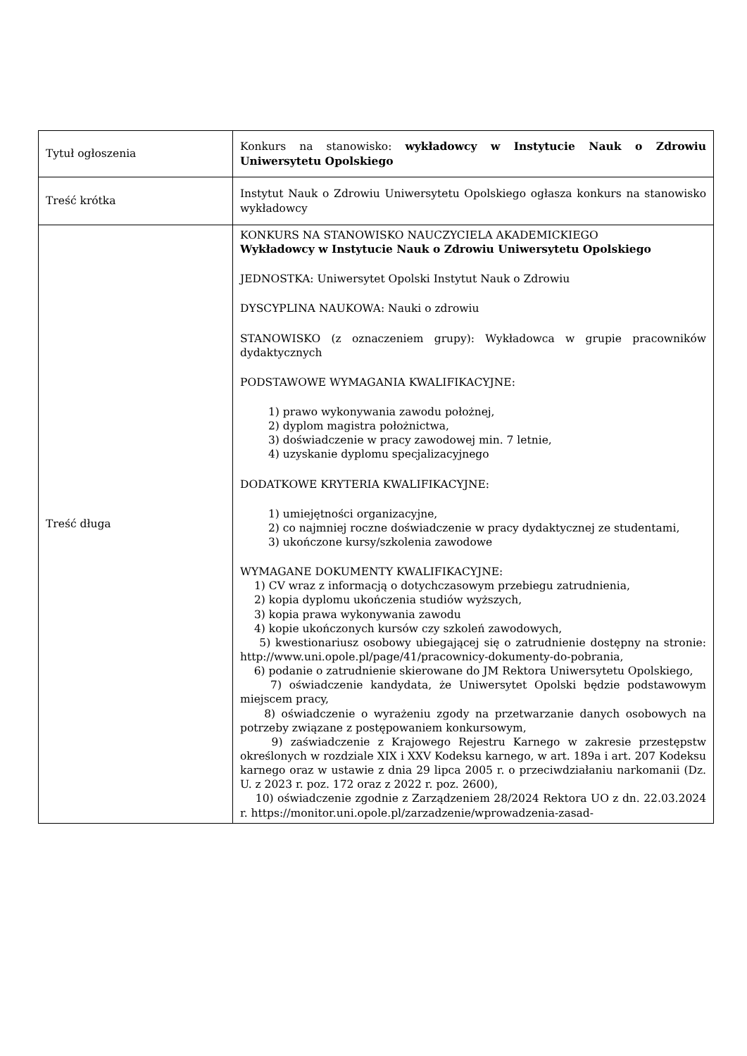| Tytuł ogłoszenia | Konkurs na stanowisko: wykładowcy w Instytucie Nauk o Zdrowiu Uniwersytetu Opolskiego |
| Treść krótka | Instytut Nauk o Zdrowiu Uniwersytetu Opolskiego ogłasza konkurs na stanowisko wykładowcy |
| Treść długa | KONKURS NA STANOWISKO NAUCZYCIELA AKADEMICKIEGO Wykładowcy w Instytucie Nauk o Zdrowiu Uniwersytetu Opolskiego JEDNOSTKA: Uniwersytet Opolski Instytut Nauk o Zdrowiu DYSCYPLINA NAUKOWA: Nauki o zdrowiu STANOWISKO (z oznaczeniem grupy): Wykładowca w grupie pracowników dydaktycznych PODSTAWOWE WYMAGANIA KWALIFIKACYJNE: 1) prawo wykonywania zawodu położnej, 2) dyplom magistra położnictwa, 3) doświadczenie w pracy zawodowej min. 7 letnie, 4) uzyskanie dyplomu specjalizacyjnego DODATKOWE KRYTERIA KWALIFIKACYJNE: 1) umiejętności organizacyjne, 2) co najmniej roczne doświadczenie w pracy dydaktycznej ze studentami, 3) ukończone kursy/szkolenia zawodowe WYMAGANE DOKUMENTY KWALIFIKACYJNE: 1) CV wraz z informacją o dotychczasowym przebiegu zatrudnienia, 2) kopia dyplomu ukończenia studiów wyższych, 3) kopia prawa wykonywania zawodu 4) kopie ukończonych kursów czy szkoleń zawodowych, 5) kwestionariusz osobowy ubiegającej się o zatrudnienie dostępny na stronie: http://www.uni.opole.pl/page/41/pracownicy-dokumenty-do-pobrania, 6) podanie o zatrudnienie skierowane do JM Rektora Uniwersytetu Opolskiego, 7) oświadczenie kandydata, że Uniwersytet Opolski będzie podstawowym miejscem pracy, 8) oświadczenie o wyrażeniu zgody na przetwarzanie danych osobowych na potrzeby związane z postępowaniem konkursowym, 9) zaświadczenie z Krajowego Rejestru Karnego w zakresie przestępstw określonych w rozdziale XIX i XXV Kodeksu karnego, w art. 189a i art. 207 Kodeksu karnego oraz w ustawie z dnia 29 lipca 2005 r. o przeciwdziałaniu narkomanii (Dz. U. z 2023 r. poz. 172 oraz z 2022 r. poz. 2600), 10) oświadczenie zgodnie z Zarządzeniem 28/2024 Rektora UO z dn. 22.03.2024 r. https://monitor.uni.opole.pl/zarzadzenie/wprowadzenia-zasad- |